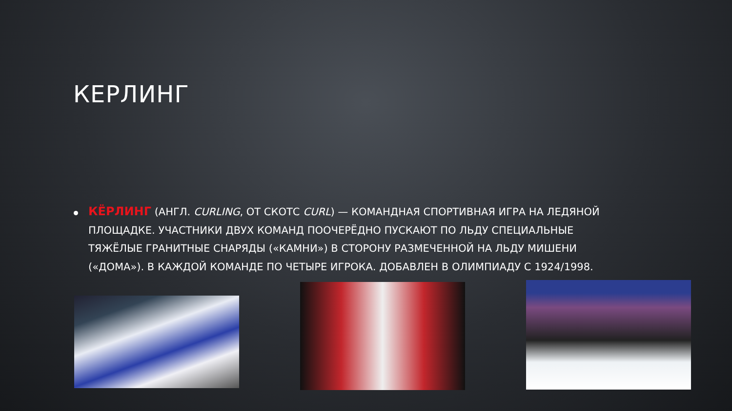КЕРЛИНГ
КЁРЛИНГ (АНГЛ. CURLING, ОТ СКОТС CURL) — КОМАНДНАЯ СПОРТИВНАЯ ИГРА НА ЛЕДЯНОЙ ПЛОЩАДКЕ. УЧАСТНИКИ ДВУХ КОМАНД ПООЧЕРЁДНО ПУСКАЮТ ПО ЛЬДУ СПЕЦИАЛЬНЫЕ ТЯЖЁЛЫЕ ГРАНИТНЫЕ СНАРЯДЫ («КАМНИ») В СТОРОНУ РАЗМЕЧЕННОЙ НА ЛЬДУ МИШЕНИ («ДОМА»). В КАЖДОЙ КОМАНДЕ ПО ЧЕТЫРЕ ИГРОКА. ДОБАВЛЕН В ОЛИМПИАДУ С 1924/1998.